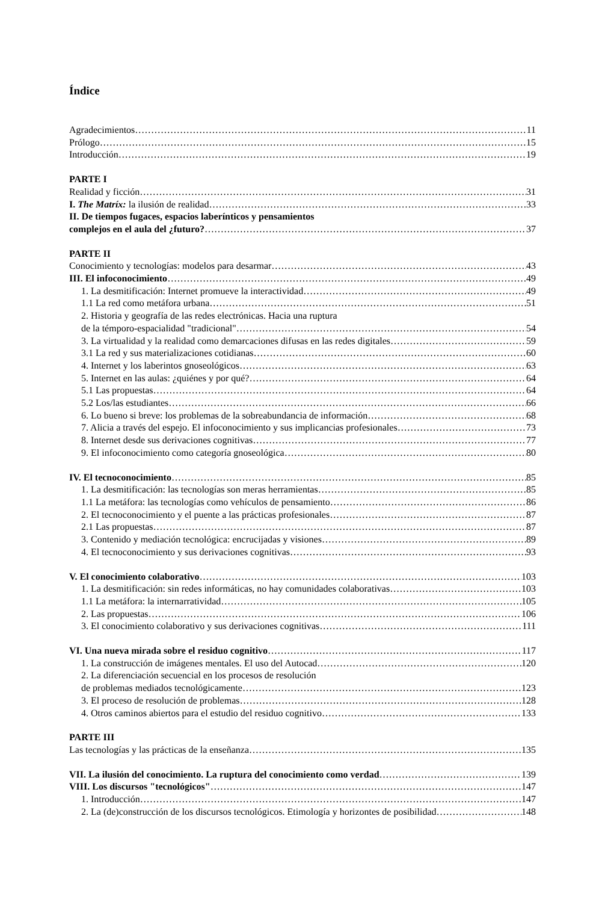Índice
Agradecimientos 11
Prólogo 15
Introducción 19
PARTE I
Realidad y ficción 31
I. The Matríx: la ilusión de realidad 33
II. De tiempos fugaces, espacios laberínticos y pensamientos
complejos en el aula del ¿futuro? 37
PARTE II
Conocimiento y tecnologías: modelos para desarmar 43
III. El infoconocimiento 49
1. La desmitificación: Internet promueve la interactividad 49
1.1 La red como metáfora urbana 51
2. Historia y geografía de las redes electrónicas. Hacia una ruptura
de la témporo-espacialidad "tradicional" 54
3. La virtualidad y la realidad como demarcaciones difusas en las redes digitales 59
3.1 La red y sus materializaciones cotidianas 60
4. Internet y los laberintos gnoseológicos 63
5. Internet en las aulas: ¿quiénes y por qué? 64
5.1 Las propuestas 64
5.2 Los/las estudiantes 66
6. Lo bueno si breve: los problemas de la sobreabundancia de información 68
7. Alicia a través del espejo. El infoconocimiento y sus implicancias profesionales 73
8. Internet desde sus derivaciones cognitivas 77
9. El infoconocimiento como categoría gnoseológica 80
IV. El tecnoconocimiento 85
1. La desmitificación: las tecnologías son meras herramientas 85
1.1 La metáfora: las tecnologías como vehículos de pensamiento 86
2. El tecnoconocimiento y el puente a las prácticas profesionales 87
2.1 Las propuestas 87
3. Contenido y mediación tecnológica: encrucijadas y visiones 89
4. El tecnoconocimiento y sus derivaciones cognitivas 93
V. El conocimiento colaborativo 103
1. La desmitificación: sin redes informáticas, no hay comunidades colaborativas 103
1.1 La metáfora: la internarratividad 105
2. Las propuestas 106
3. El conocimiento colaborativo y sus derivaciones cognitivas 111
VI. Una nueva mirada sobre el residuo cognitivo 117
1. La construcción de imágenes mentales. El uso del Autocad 120
2. La diferenciación secuencial en los procesos de resolución
de problemas mediados tecnológicamente 123
3. El proceso de resolución de problemas 128
4. Otros caminos abiertos para el estudio del residuo cognitivo 133
PARTE III
Las tecnologías y las prácticas de la enseñanza 135
VII. La ilusión del conocimiento. La ruptura del conocimiento como verdad 139
VIII. Los discursos "tecnológicos" 147
1. Introducción 147
2. La (de)construcción de los discursos tecnológicos. Etimología y horizontes de posibilidad 148